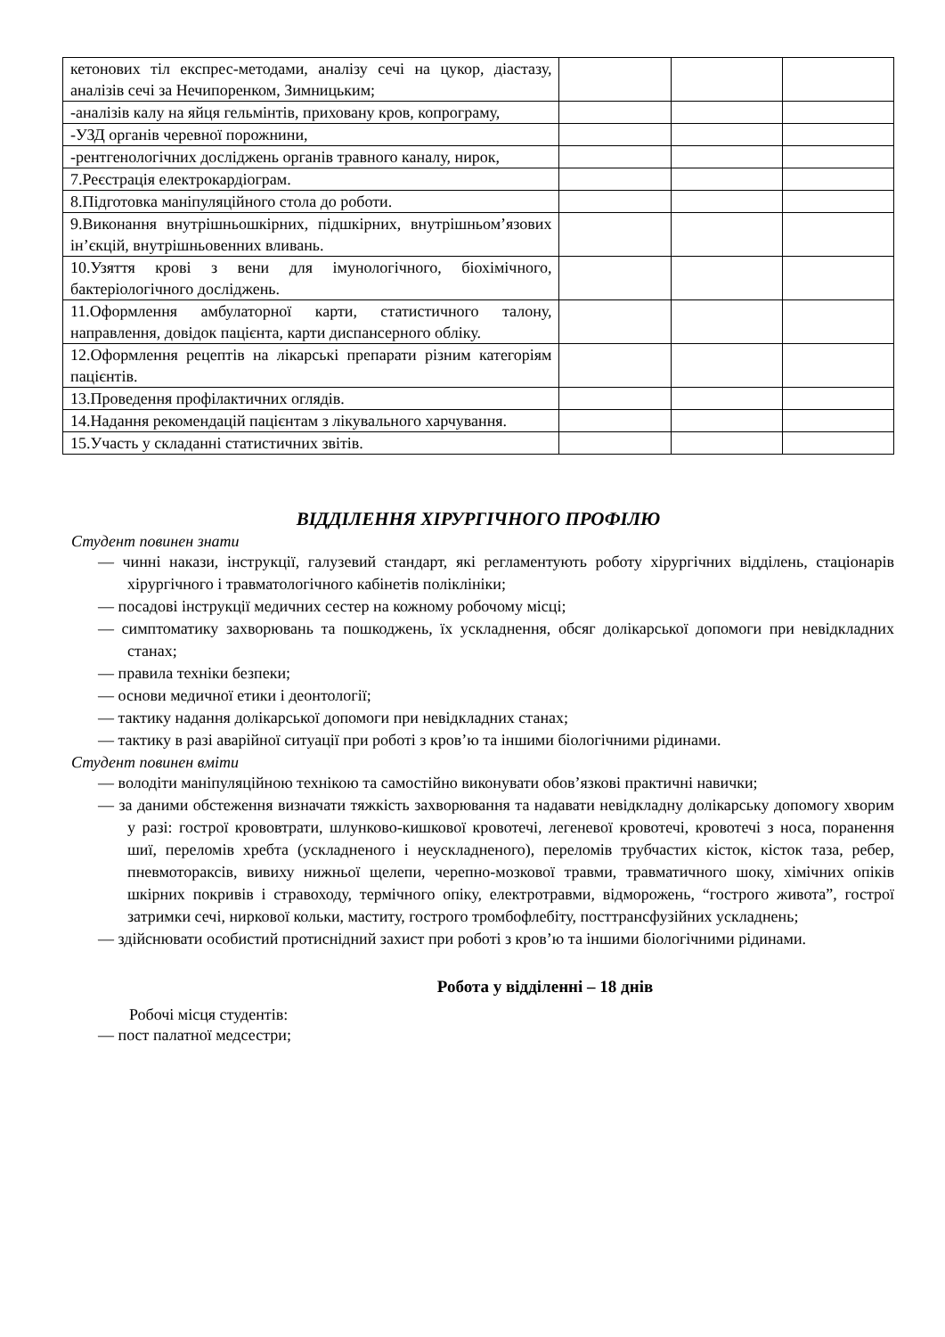| кетонових тіл експрес-методами, аналізу сечі на цукор, діастазу, аналізів сечі за Нечипоренком, Зимницьким; | | | |
| -аналізів калу на яйця гельмінтів, приховану кров, копрограму, | | | |
| -УЗД органів черевної порожнини, | | | |
| -рентгенологічних досліджень органів травного каналу, нирок, | | | |
| 7.Реєстрація електрокардіограм. | | | |
| 8.Підготовка маніпуляційного стола до роботи. | | | |
| 9.Виконання внутрішньошкірних, підшкірних, внутрішньом’язових ін’єкцій, внутрішньовенних вливань. | | | |
| 10.Узяття крові з вени для імунологічного, біохімічного, бактеріологічного досліджень. | | | |
| 11.Оформлення амбулаторної карти, статистичного талону, направлення, довідок пацієнта, карти диспансерного обліку. | | | |
| 12.Оформлення рецептів на лікарські препарати різним категоріям пацієнтів. | | | |
| 13.Проведення профілактичних оглядів. | | | |
| 14.Надання рекомендацій пацієнтам з лікувального харчування. | | | |
| 15.Участь у складанні статистичних звітів. | | | |
ВІДДІЛЕННЯ ХІРУРГІЧНОГО ПРОФІЛЮ
Студент повинен знати
— чинні накази, інструкції, галузевий стандарт, які регламентують роботу хірургічних відділень, стаціонарів хірургічного і травматологічного кабінетів поліклініки;
— посадові інструкції медичних сестер на кожному робочому місці;
— симптоматику захворювань та пошкоджень, їх ускладнення, обсяг долікарської допомоги при невідкладних станах;
— правила техніки безпеки;
— основи медичної етики і деонтології;
— тактику надання долікарської допомоги при невідкладних станах;
— тактику в разі аварійної ситуації при роботі з кров’ю та іншими біологічними рідинами.
Студент повинен вміти
— володіти маніпуляційною технікою та самостійно виконувати обов’язкові практичні навички;
— за даними обстеження визначати тяжкість захворювання та надавати невідкладну долікарську допомогу хворим у разі: гострої крововтрати, шлунково-кишкової кровотечі, легеневої кровотечі, кровотечі з носа, поранення шиї, переломів хребта (ускладненого і неускладненого), переломів трубчастих кісток, кісток таза, ребер, пневмотораксів, вивиху нижньої щелепи, черепно-мозкової травми, травматичного шоку, хімічних опіків шкірних покривів і стравоходу, термічного опіку, електротравми, відморожень, “гострого живота”, гострої затримки сечі, ниркової кольки, маститу, гострого тромбофлебіту, посттрансфузійних ускладнень;
— здійснювати особистий протиснідний захист при роботі з кров’ю та іншими біологічними рідинами.
Робота у відділенні – 18 днів
Робочі місця студентів:
— пост палатної медсестри;